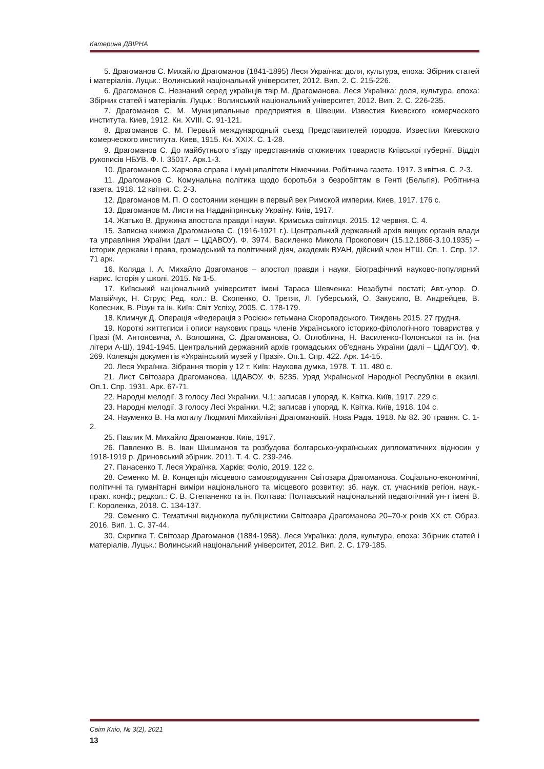Катерина ДВІРНА
5. Драгоманов С. Михайло Драгоманов (1841-1895) Леся Українка: доля, культура, епоха: Збірник статей і матеріалів. Луцьк.: Волинський національний університет, 2012. Вип. 2. С. 215-226.
6. Драгоманов С. Незнаний серед українців твір М. Драгоманова. Леся Українка: доля, культура, епоха: Збірник статей і матеріалів. Луцьк.: Волинський національний університет, 2012. Вип. 2. С. 226-235.
7. Драгоманов С. М. Муниципальные предприятия в Швеции. Известия Киевского комерческого института. Киев, 1912. Кн. XVIII. С. 91-121.
8. Драгоманов С. М. Первый международный съезд Представителей городов. Известия Киевского комерческого института. Киев, 1915. Кн. XXIX. С. 1-28.
9. Драгоманов С. До майбутнього з'їзду представників споживчих товариств Київської губернії. Відділ рукописів НБУВ. Ф. І. 35017. Арк.1-3.
10. Драгоманов С. Харчова справа і муніципалітети Німеччини. Робітнича газета. 1917. 3 квітня. С. 2-3.
11. Драгоманов С. Комунальна політика щодо боротьби з безробіттям в Генті (Бельгія). Робітнича газета. 1918. 12 квітня. С. 2-3.
12. Драгоманов М. П. О состоянии женщин в первый век Римской империи. Киев, 1917. 176 с.
13. Драгоманов М. Листи на Наддніпрянську Україну. Київ, 1917.
14. Жатько В. Дружина апостола правди і науки. Кримська світлиця. 2015. 12 червня. С. 4.
15. Записна книжка Драгоманова С. (1916-1921 г.). Центральний державний архів вищих органів влади та управління України (далі – ЦДАВОУ). Ф. 3974. Василенко Микола Прокопович (15.12.1866-3.10.1935) – історик держави і права, громадський та політичний діяч, академік ВУАН, дійсний член НТШ. Оп. 1. Спр. 12. 71 арк.
16. Коляда І. А. Михайло Драгоманов – апостол правди і науки. Біографічний науково-популярний нарис. Історія у школі. 2015. № 1-5.
17. Київський національний університет імені Тараса Шевченка: Незабутні постаті; Авт.-упор. О. Матвійчук, Н. Струк; Ред. кол.: В. Скопенко, О. Третяк, Л. Губерський, О. Закусило, В. Андрейцев, В. Колесник, В. Різун та ін. Київ: Світ Успіху, 2005. С. 178-179.
18. Климчук Д. Операція «Федерація з Росією» гетьмана Скоропадського. Тиждень 2015. 27 грудня.
19. Короткі життєписи і описи наукових праць членів Українського історико-філологічного товариства у Празі (М. Антоновича, А. Волошина, С. Драгоманова, О. Оглоблина, Н. Василенко-Полонської та ін. (на літери А-Ш), 1941-1945. Центральний державний архів громадських об'єднань України (далі – ЦДАГОУ). Ф. 269. Колекція документів «Український музей у Празі». Оп.1. Спр. 422. Арк. 14-15.
20. Леся Українка. Зібрання творів у 12 т. Київ: Наукова думка, 1978. Т. 11. 480 с.
21. Лист Світозара Драгоманова. ЦДАВОУ. Ф. 5235. Уряд Української Народної Республіки в екзилі. Оп.1. Спр. 1931. Арк. 67-71.
22. Народні мелодії. З голосу Лесі Українки. Ч.1; записав і упоряд. К. Квітка. Київ, 1917. 229 с.
23. Народні мелодії. З голосу Лесі Українки. Ч.2; записав і упоряд. К. Квітка. Київ, 1918. 104 с.
24. Науменко В. На могилу Людмилі Михайлівні Драгомановій. Нова Рада. 1918. № 82. 30 травня. С. 1-2.
25. Павлик М. Михайло Драгоманов. Київ, 1917.
26. Павленко В. В. Іван Шишманов та розбудова болгарсько-українських дипломатичних відносин у 1918-1919 р. Дриновський збірник. 2011. Т. 4. С. 239-246.
27. Панасенко Т. Леся Українка. Харків: Фоліо, 2019. 122 с.
28. Семенко М. В. Концепція місцевого самоврядування Світозара Драгоманова. Соціально-економічні, політичні та гуманітарні виміри національного та місцевого розвитку: зб. наук. ст. учасників регіон. наук.-практ. конф.; редкол.: С. В. Степаненко та ін. Полтава: Полтавський національний педагогічний ун-т імені В. Г. Короленка, 2018. С. 134-137.
29. Семенко С. Тематичні виднокола публіцистики Світозара Драгоманова 20–70-х років ХХ ст. Образ. 2016. Вип. 1. С. 37-44.
30. Скрипка Т. Світозар Драгоманов (1884-1958). Леся Українка: доля, культура, епоха: Збірник статей і матеріалів. Луцьк.: Волинський національний університет, 2012. Вип. 2. С. 179-185.
Світ Кліо, № 3(2), 2021
13